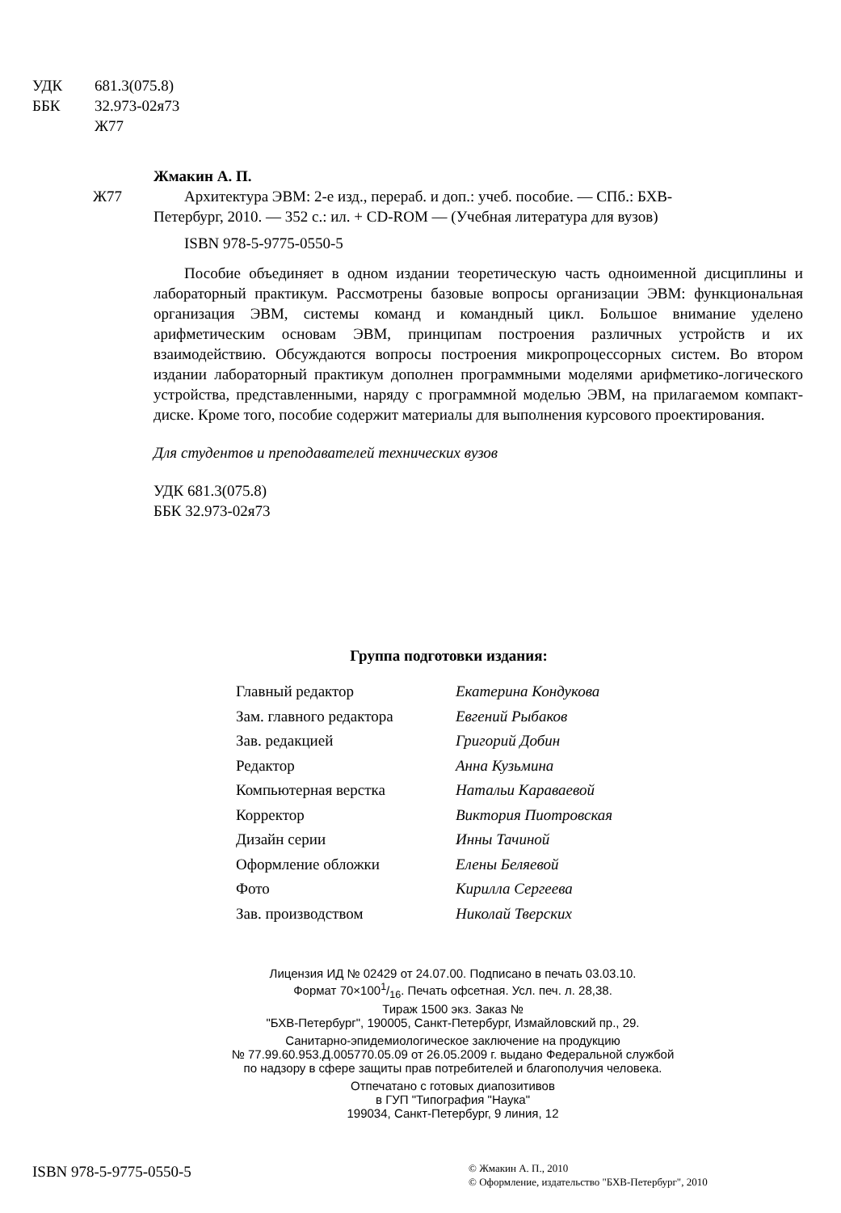УДК 681.3(075.8)
ББК 32.973-02я73
Ж77
Жмакин А. П.
Ж77 Архитектура ЭВМ: 2-е изд., перераб. и доп.: учеб. пособие. — СПб.: БХВ-
Петербург, 2010. — 352 с.: ил. + CD-ROM — (Учебная литература для вузов)
ISBN 978-5-9775-0550-5
Пособие объединяет в одном издании теоретическую часть одноименной дисциплины и лабораторный практикум. Рассмотрены базовые вопросы организации ЭВМ: функциональная организация ЭВМ, системы команд и командный цикл. Большое внимание уделено арифметическим основам ЭВМ, принципам построения различных устройств и их взаимодействию. Обсуждаются вопросы построения микропроцессорных систем. Во втором издании лабораторный практикум дополнен программными моделями арифметико-логического устройства, представленными, наряду с программной моделью ЭВМ, на прилагаемом компакт-диске. Кроме того, пособие содержит материалы для выполнения курсового проектирования.
Для студентов и преподавателей технических вузов
УДК 681.3(075.8)
ББК 32.973-02я73
Группа подготовки издания:
| Главный редактор | Екатерина Кондукова |
| Зам. главного редактора | Евгений Рыбаков |
| Зав. редакцией | Григорий Добин |
| Редактор | Анна Кузьмина |
| Компьютерная верстка | Натальи Караваевой |
| Корректор | Виктория Пиотровская |
| Дизайн серии | Инны Тачиной |
| Оформление обложки | Елены Беляевой |
| Фото | Кирилла Сергеева |
| Зав. производством | Николай Тверских |
Лицензия ИД № 02429 от 24.07.00. Подписано в печать 03.03.10.
Формат 70×1001/16. Печать офсетная. Усл. печ. л. 28,38.
Тираж 1500 экз. Заказ №
"БХВ-Петербург", 190005, Санкт-Петербург, Измайловский пр., 29.
Санитарно-эпидемиологическое заключение на продукцию
№ 77.99.60.953.Д.005770.05.09 от 26.05.2009 г. выдано Федеральной службой
по надзору в сфере защиты прав потребителей и благополучия человека.
Отпечатано с готовых диапозитивов
в ГУП "Типография "Наука"
199034, Санкт-Петербург, 9 линия, 12
ISBN 978-5-9775-0550-5
© Жмакин А. П., 2010
© Оформление, издательство "БХВ-Петербург", 2010